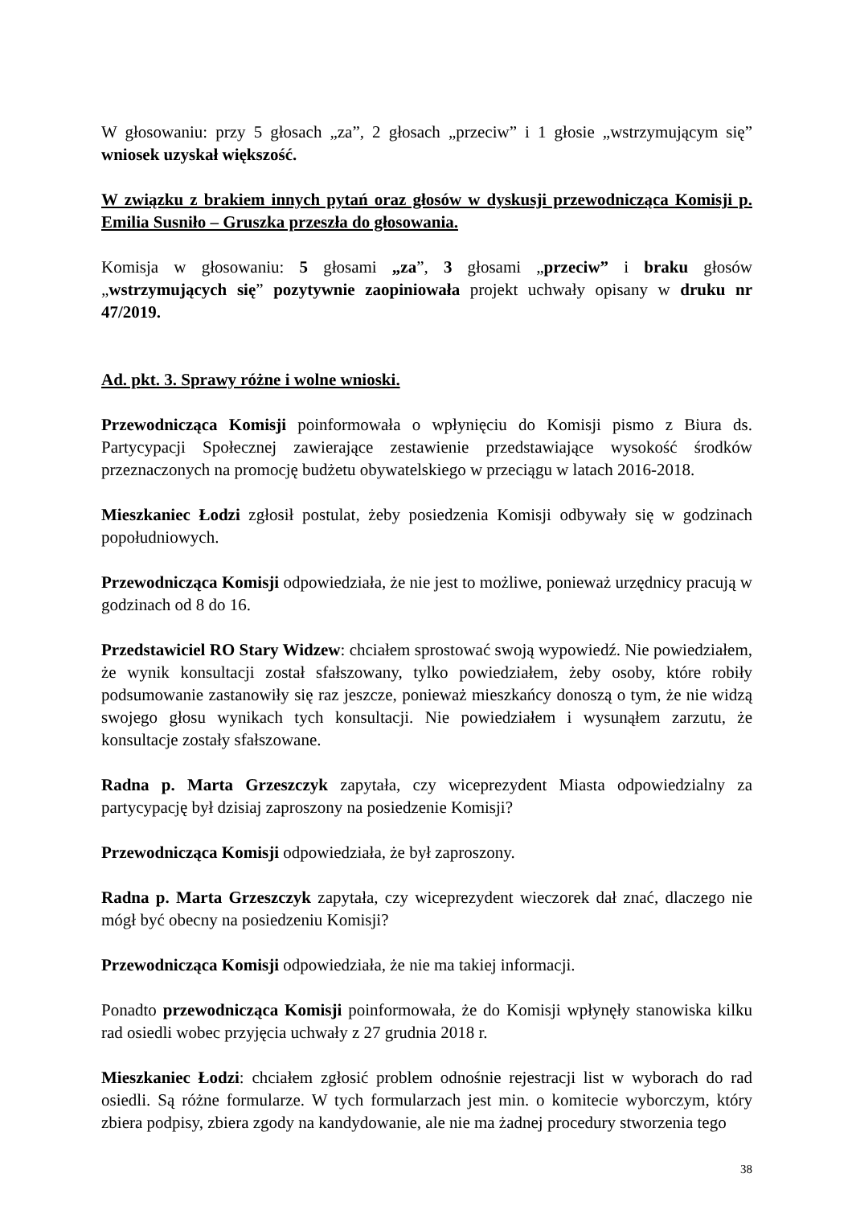W głosowaniu: przy 5 głosach „za”, 2 głosach „przeciw” i 1 głosie „wstrzymującym się” wniosek uzyskał większość.
W związku z brakiem innych pytań oraz głosów w dyskusji przewodnicząca Komisji p. Emilia Susniło – Gruszka przeszła do głosowania.
Komisja w głosowaniu: 5 głosami „za”, 3 głosami „przeciw” i braku głosów „wstrzymujących się” pozytywnie zaopiniowała projekt uchwały opisany w druku nr 47/2019.
Ad. pkt. 3. Sprawy różne i wolne wnioski.
Przewodnicząca Komisji poinformowała o wpłynięciu do Komisji pismo z Biura ds. Partycypacji Społecznej zawierające zestawienie przedstawiające wysokość środków przeznaczonych na promocję budżetu obywatelskiego w przeciągu w latach 2016-2018.
Mieszkaniec Łodzi zgłosił postulat, żeby posiedzenia Komisji odbywały się w godzinach popołudniowych.
Przewodnicząca Komisji odpowiedziała, że nie jest to możliwe, ponieważ urzędnicy pracują w godzinach od 8 do 16.
Przedstawiciel RO Stary Widzew: chciałem sprostować swoją wypowiedź. Nie powiedziałem, że wynik konsultacji został sfałszowany, tylko powiedziałem, żeby osoby, które robiły podsumowanie zastanowiły się raz jeszcze, ponieważ mieszkańcy donoszą o tym, że nie widzą swojego głosu wynikach tych konsultacji. Nie powiedziałem i wysunąłem zarzutu, że konsultacje zostały sfałszowane.
Radna p. Marta Grzeszczyk zapytała, czy wiceprezydent Miasta odpowiedzialny za partycypację był dzisiaj zaproszony na posiedzenie Komisji?
Przewodnicząca Komisji odpowiedziała, że był zaproszony.
Radna p. Marta Grzeszczyk zapytała, czy wiceprezydent wieczorek dał znać, dlaczego nie mógł być obecny na posiedzeniu Komisji?
Przewodnicząca Komisji odpowiedziała, że nie ma takiej informacji.
Ponadto przewodnicząca Komisji poinformowała, że do Komisji wpłynęły stanowiska kilku rad osiedli wobec przyjęcia uchwały z 27 grudnia 2018 r.
Mieszkaniec Łodzi: chciałem zgłosić problem odnośnie rejestracji list w wyborach do rad osiedli. Są różne formularze. W tych formularzach jest min. o komitecie wyborczym, który zbiera podpisy, zbiera zgody na kandydowanie, ale nie ma żadnej procedury stworzenia tego
38